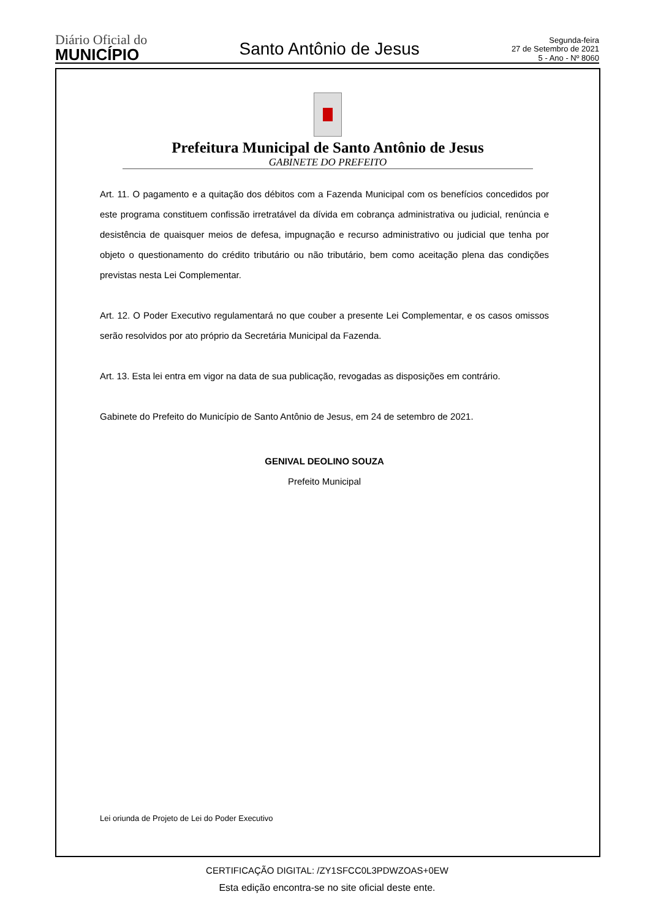Diário Oficial do
MUNICÍPIO
Santo Antônio de Jesus
Segunda-feira
27 de Setembro de 2021
5 - Ano - Nº 8060
Prefeitura Municipal de Santo Antônio de Jesus
GABINETE DO PREFEITO
Art. 11. O pagamento e a quitação dos débitos com a Fazenda Municipal com os benefícios concedidos por este programa constituem confissão irretratável da dívida em cobrança administrativa ou judicial, renúncia e desistência de quaisquer meios de defesa, impugnação e recurso administrativo ou judicial que tenha por objeto o questionamento do crédito tributário ou não tributário, bem como aceitação plena das condições previstas nesta Lei Complementar.
Art. 12. O Poder Executivo regulamentará no que couber a presente Lei Complementar, e os casos omissos serão resolvidos por ato próprio da Secretária Municipal da Fazenda.
Art. 13. Esta lei entra em vigor na data de sua publicação, revogadas as disposições em contrário.
Gabinete do Prefeito do Município de Santo Antônio de Jesus, em 24 de setembro de 2021.
GENIVAL DEOLINO SOUZA
Prefeito Municipal
Lei oriunda de Projeto de Lei do Poder Executivo
CERTIFICAÇÃO DIGITAL: /ZY1SFCC0L3PDWZOAS+0EW
Esta edição encontra-se no site oficial deste ente.